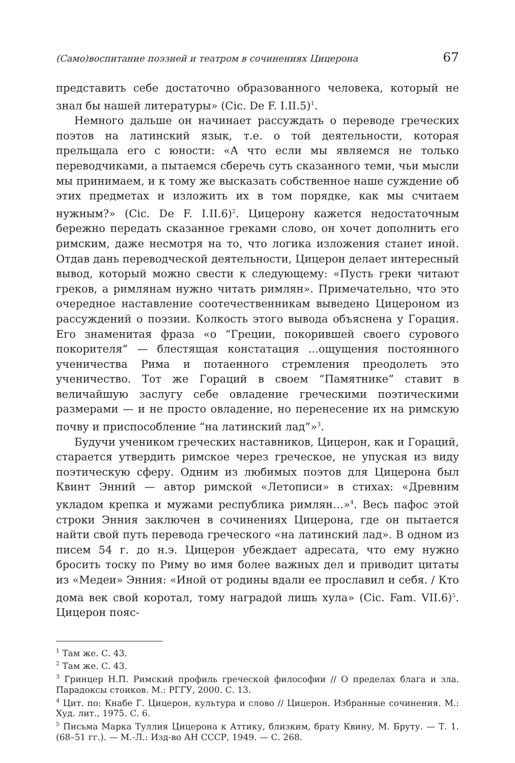(Само)воспитание поэзией и театром в сочинениях Цицерона 67
представить себе достаточно образованного человека, который не знал бы нашей литературы» (Cic. De F. I.II.5)<sup>1</sup>.
Немного дальше он начинает рассуждать о переводе греческих поэтов на латинский язык, т.е. о той деятельности, которая прельщала его с юности: «А что если мы являемся не только переводчиками, а пытаемся сберечь суть сказанного теми, чьи мысли мы принимаем, и к тому же высказать собственное наше суждение об этих предметах и изложить их в том порядке, как мы считаем нужным?» (Cic. De F. I.II.6)<sup>2</sup>. Цицерону кажется недостаточным бережно передать сказанное греками слово, он хочет дополнить его римским, даже несмотря на то, что логика изложения станет иной. Отдав дань переводческой деятельности, Цицерон делает интересный вывод, который можно свести к следующему: «Пусть греки читают греков, а римлянам нужно читать римлян». Примечательно, что это очередное наставление соотечественникам выведено Цицероном из рассуждений о поэзии. Колкость этого вывода объяснена у Горация. Его знаменитая фраза «о “Греции, покорившей своего сурового покорителя” — блестящая констатация ...ощущения постоянного ученичества Рима и потаенного стремления преодолеть это ученичество. Тот же Гораций в своем “Памятнике” ставит в величайшую заслугу себе овладение греческими поэтическими размерами — и не просто овладение, но перенесение их на римскую почву и приспособление “на латинский лад”»<sup>3</sup>.
Будучи учеником греческих наставников, Цицерон, как и Гораций, старается утвердить римское через греческое, не упуская из виду поэтическую сферу. Одним из любимых поэтов для Цицерона был Квинт Энний — автор римской «Летописи» в стихах: «Древним укладом крепка и мужами республика римлян…»<sup>4</sup>. Весь пафос этой строки Энния заключен в сочинениях Цицерона, где он пытается найти свой путь перевода греческого «на латинский лад». В одном из писем 54 г. до н.э. Цицерон убеждает адресата, что ему нужно бросить тоску по Риму во имя более важных дел и приводит цитаты из «Медеи» Энния: «Иной от родины вдали ее прославил и себя. / Кто дома век свой коротал, тому наградой лишь хула» (Cic. Fam. VII.6)<sup>5</sup>. Цицерон пояс-
<sup>1</sup> Там же. С. 43.
<sup>2</sup> Там же. С. 43.
<sup>3</sup> Гринцер Н.П. Римский профиль греческой философии // О пределах блага и зла. Парадоксы стоиков. М.: РГГУ, 2000. С. 13.
<sup>4</sup> Цит. по: Кнабе Г. Цицерон, культура и слово // Цицерон. Избранные сочинения. М.: Худ. лит., 1975. С. 6.
<sup>5</sup> Письма Марка Туллия Цицерона к Аттику, близким, брату Квину, М. Бруту. — Т. 1. (68–51 гг.). — М.-Л.: Изд-во АН СССР, 1949. — С. 268.